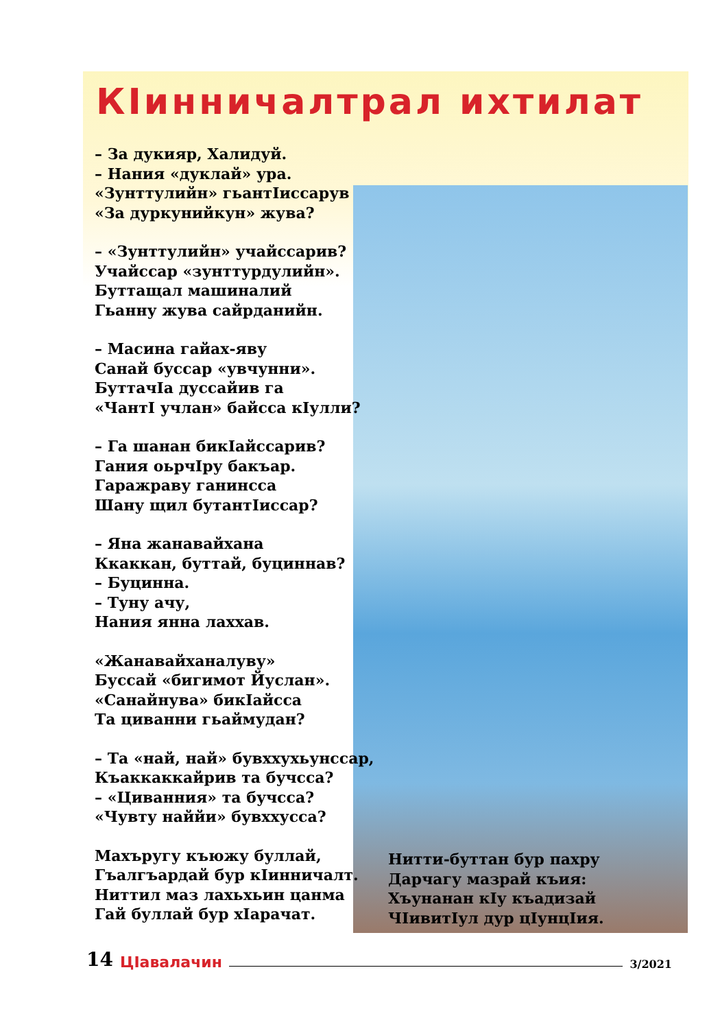КIинничалтрал ихтилат
– За дукияр, Халидуй.
– Нания «дуклай» ура.
«Зунттулийн» гьантIиссарув
«За дуркунийкун» жува?
– «Зунттулийн» учайссарив?
Учайссар «зунттурдулийн».
Буттащал машиналий
Гьанну жува сайрданийн.
– Масина гайах-яву
Санай буссар «увчунни».
БуттачIа дуссайив га
«ЧантI учлан» байсса кIулли?
– Га шанан бикIайссарив?
Гания оьрчIру бакъар.
Гаражраву ганинсса
Шану щил бутантIиссар?
– Яна жанавайхана
Ккаккан, буттай, буциннав?
– Буцинна.
– Туну ачу,
Нания янна лаххав.
«Жанавайханалуву»
Буссай «бигимот Йуслан».
«Санайнува» бикIайсса
Та циванни гьаймудан?
– Та «най, най» бувххухьунссар,
Къаккаккайрив та бучсса?
– «Циванния» та бучсса?
«Чувту наййи» бувххусса?
Махъругу къюжу буллай,
Гъалгъардай бур кIинничалт.
Ниттил маз лахьхьин цанма
Гай буллай бур хIарачат.
Нитти-буттан бур пахру
Дарчагу мазрай къия:
Хъунанан кIу къадизай
ЧIивитIул дур цIунцIия.
14 ЦIавалачин 3/2021